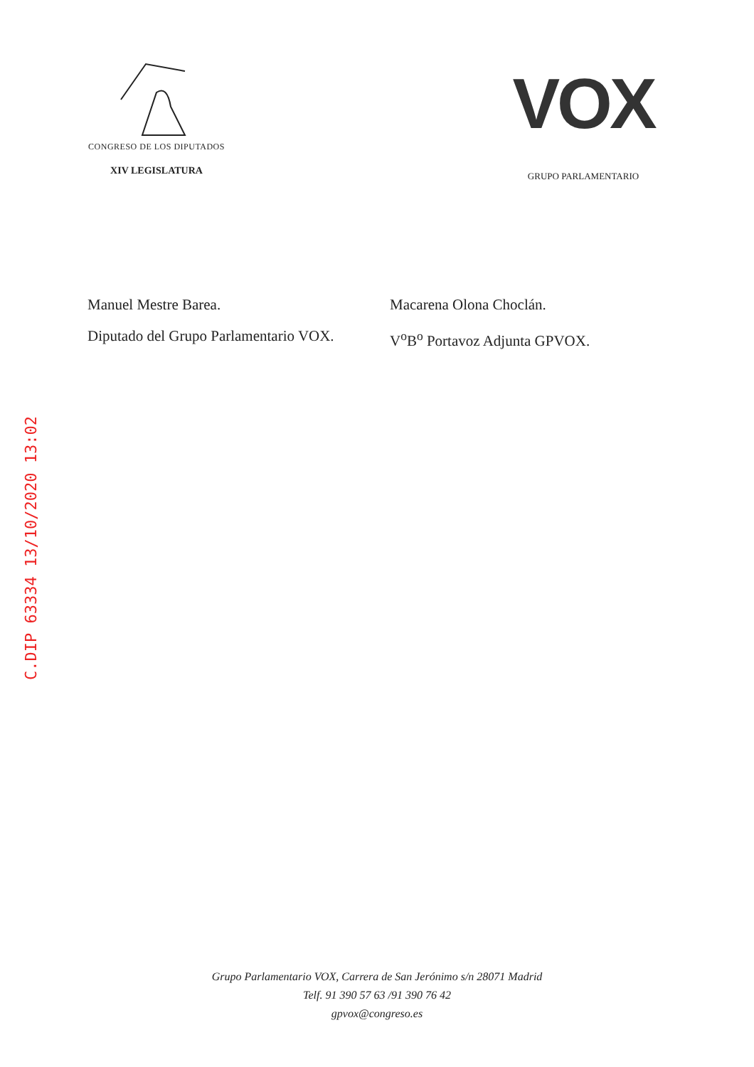CONGRESO DE LOS DIPUTADOS
XIV LEGISLATURA
VOX
GRUPO PARLAMENTARIO
Manuel Mestre Barea.
Diputado del Grupo Parlamentario VOX.
Macarena Olona Choclán.
V<sup>o</sup>B<sup>o</sup> Portavoz Adjunta GPVOX.
C.DIP 63334 13/10/2020 13:02
Grupo Parlamentario VOX, Carrera de San Jerónimo s/n 28071 Madrid
Telf. 91 390 57 63 /91 390 76 42
gpvox@congreso.es